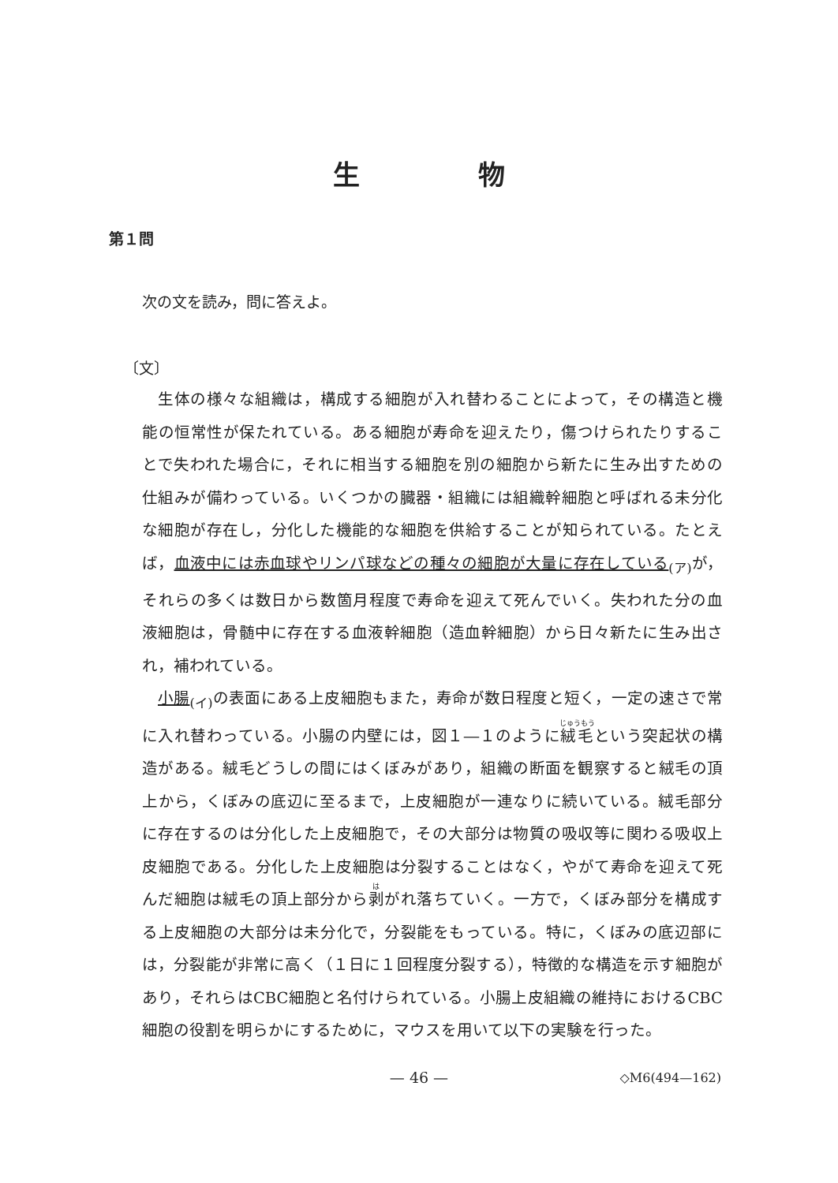生物
第１問
次の文を読み，問に答えよ。
〔文〕
生体の様々な組織は，構成する細胞が入れ替わることによって，その構造と機能の恒常性が保たれている。ある細胞が寿命を迎えたり，傷つけられたりすることで失われた場合に，それに相当する細胞を別の細胞から新たに生み出すための仕組みが備わっている。いくつかの臓器・組織には組織幹細胞と呼ばれる未分化な細胞が存在し，分化した機能的な細胞を供給することが知られている。たとえば，血液中には赤血球やリンパ球などの種々の細胞が大量に存在している<sub>(ア)</sub>が，それらの多くは数日から数箇月程度で寿命を迎えて死んでいく。失われた分の血液細胞は，骨髄中に存在する血液幹細胞（造血幹細胞）から日々新たに生み出され，補われている。
小腸<sub>(イ)</sub>の表面にある上皮細胞もまた，寿命が数日程度と短く，一定の速さで常に入れ替わっている。小腸の内壁には，図１―１のように絨毛という突起状の構造がある。絨毛どうしの間にはくぼみがあり，組織の断面を観察すると絨毛の頂上から，くぼみの底辺に至るまで，上皮細胞が一連なりに続いている。絨毛部分に存在するのは分化した上皮細胞で，その大部分は物質の吸収等に関わる吸収上皮細胞である。分化した上皮細胞は分裂することはなく，やがて寿命を迎えて死んだ細胞は絨毛の頂上部分から剥がれ落ちていく。一方で，くぼみ部分を構成する上皮細胞の大部分は未分化で，分裂能をもっている。特に，くぼみの底辺部には，分裂能が非常に高く（１日に１回程度分裂する），特徴的な構造を示す細胞があり，それらはCBC細胞と名付けられている。小腸上皮組織の維持におけるCBC細胞の役割を明らかにするために，マウスを用いて以下の実験を行った。
— 46 — ◇M6(494—162)